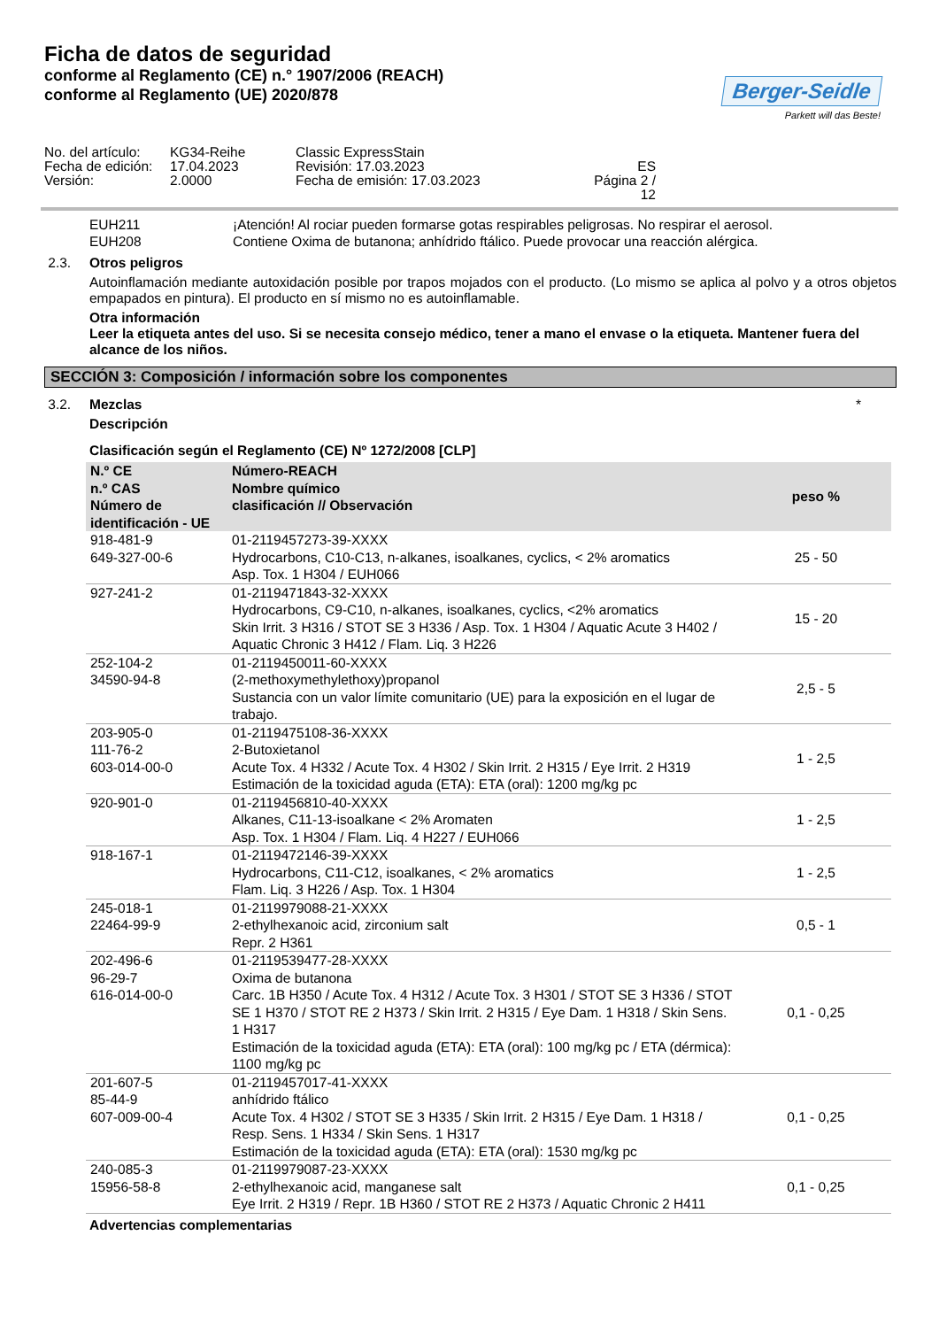Ficha de datos de seguridad
conforme al Reglamento (CE) n.° 1907/2006 (REACH)
conforme al Reglamento (UE) 2020/878
Berger-Seidle
Parkett will das Beste!
No. del artículo:
KG34-Reihe
Classic ExpressStain
Fecha de edición:
17.04.2023
Revisión: 17.03.2023
ES
Versión:
2.0000
Fecha de emisión: 17.03.2023
Página 2 / 12
EUH211
¡Atención! Al rociar pueden formarse gotas respirables peligrosas. No respirar el aerosol.
EUH208
Contiene Oxima de butanona; anhídrido ftálico. Puede provocar una reacción alérgica.
2.3. Otros peligros
Autoinflamación mediante autoxidación posible por trapos mojados con el producto. (Lo mismo se aplica al polvo y a otros objetos empapados en pintura). El producto en sí mismo no es autoinflamable.
Otra información
Leer la etiqueta antes del uso. Si se necesita consejo médico, tener a mano el envase o la etiqueta. Mantener fuera del alcance de los niños.
SECCIÓN 3: Composición / información sobre los componentes
3.2. Mezclas *
Descripción
Clasificación según el Reglamento (CE) Nº 1272/2008 [CLP]
| N.º CE n.º CAS Número de identificación - UE | Número-REACH Nombre químico clasificación // Observación | peso % |
| --- | --- | --- |
| 918-481-9 649-327-00-6 | 01-2119457273-39-XXXX Hydrocarbons, C10-C13, n-alkanes, isoalkanes, cyclics, < 2% aromatics Asp. Tox. 1 H304 / EUH066 | 25 - 50 |
| 927-241-2 | 01-2119471843-32-XXXX Hydrocarbons, C9-C10, n-alkanes, isoalkanes, cyclics, <2% aromatics Skin Irrit. 3 H316 / STOT SE 3 H336 / Asp. Tox. 1 H304 / Aquatic Acute 3 H402 / Aquatic Chronic 3 H412 / Flam. Liq. 3 H226 | 15 - 20 |
| 252-104-2 34590-94-8 | 01-2119450011-60-XXXX (2-methoxymethylethoxy)propanol Sustancia con un valor límite comunitario (UE) para la exposición en el lugar de trabajo. | 2,5 - 5 |
| 203-905-0 111-76-2 603-014-00-0 | 01-2119475108-36-XXXX 2-Butoxietanol Acute Tox. 4 H332 / Acute Tox. 4 H302 / Skin Irrit. 2 H315 / Eye Irrit. 2 H319 Estimación de la toxicidad aguda (ETA): ETA (oral): 1200 mg/kg pc | 1 - 2,5 |
| 920-901-0 | 01-2119456810-40-XXXX Alkanes, C11-13-isoalkane < 2% Aromaten Asp. Tox. 1 H304 / Flam. Liq. 4 H227 / EUH066 | 1 - 2,5 |
| 918-167-1 | 01-2119472146-39-XXXX Hydrocarbons, C11-C12, isoalkanes, < 2% aromatics Flam. Liq. 3 H226 / Asp. Tox. 1 H304 | 1 - 2,5 |
| 245-018-1 22464-99-9 | 01-2119979088-21-XXXX 2-ethylhexanoic acid, zirconium salt Repr. 2 H361 | 0,5 - 1 |
| 202-496-6 96-29-7 616-014-00-0 | 01-2119539477-28-XXXX Oxima de butanona Carc. 1B H350 / Acute Tox. 4 H312 / Acute Tox. 3 H301 / STOT SE 3 H336 / STOT SE 1 H370 / STOT RE 2 H373 / Skin Irrit. 2 H315 / Eye Dam. 1 H318 / Skin Sens. 1 H317 Estimación de la toxicidad aguda (ETA): ETA (oral): 100 mg/kg pc / ETA (dérmica): 1100 mg/kg pc | 0,1 - 0,25 |
| 201-607-5 85-44-9 607-009-00-4 | 01-2119457017-41-XXXX anhídrido ftálico Acute Tox. 4 H302 / STOT SE 3 H335 / Skin Irrit. 2 H315 / Eye Dam. 1 H318 / Resp. Sens. 1 H334 / Skin Sens. 1 H317 Estimación de la toxicidad aguda (ETA): ETA (oral): 1530 mg/kg pc | 0,1 - 0,25 |
| 240-085-3 15956-58-8 | 01-2119979087-23-XXXX 2-ethylhexanoic acid, manganese salt Eye Irrit. 2 H319 / Repr. 1B H360 / STOT RE 2 H373 / Aquatic Chronic 2 H411 | 0,1 - 0,25 |
Advertencias complementarias